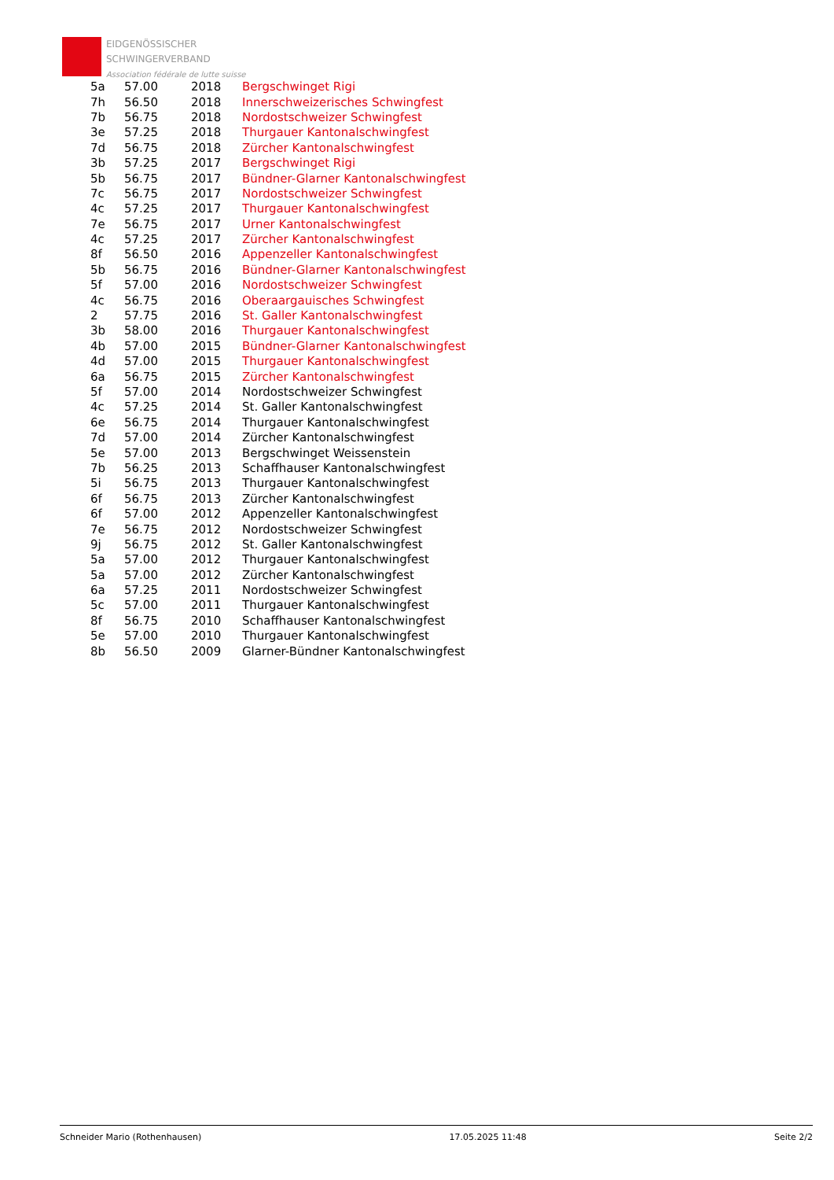EIDGENÖSSISCHER
SCHWINGERVERBAND
Association fédérale de lutte suisse
| 5a | 57.00 | 2018 | Bergschwinget Rigi |
| 7h | 56.50 | 2018 | Innerschweizerisches Schwingfest |
| 7b | 56.75 | 2018 | Nordostschweizer Schwingfest |
| 3e | 57.25 | 2018 | Thurgauer Kantonalschwingfest |
| 7d | 56.75 | 2018 | Zürcher Kantonalschwingfest |
| 3b | 57.25 | 2017 | Bergschwinget Rigi |
| 5b | 56.75 | 2017 | Bündner-Glarner Kantonalschwingfest |
| 7c | 56.75 | 2017 | Nordostschweizer Schwingfest |
| 4c | 57.25 | 2017 | Thurgauer Kantonalschwingfest |
| 7e | 56.75 | 2017 | Urner Kantonalschwingfest |
| 4c | 57.25 | 2017 | Zürcher Kantonalschwingfest |
| 8f | 56.50 | 2016 | Appenzeller Kantonalschwingfest |
| 5b | 56.75 | 2016 | Bündner-Glarner Kantonalschwingfest |
| 5f | 57.00 | 2016 | Nordostschweizer Schwingfest |
| 4c | 56.75 | 2016 | Oberaargauisches Schwingfest |
| 2 | 57.75 | 2016 | St. Galler Kantonalschwingfest |
| 3b | 58.00 | 2016 | Thurgauer Kantonalschwingfest |
| 4b | 57.00 | 2015 | Bündner-Glarner Kantonalschwingfest |
| 4d | 57.00 | 2015 | Thurgauer Kantonalschwingfest |
| 6a | 56.75 | 2015 | Zürcher Kantonalschwingfest |
| 5f | 57.00 | 2014 | Nordostschweizer Schwingfest |
| 4c | 57.25 | 2014 | St. Galler Kantonalschwingfest |
| 6e | 56.75 | 2014 | Thurgauer Kantonalschwingfest |
| 7d | 57.00 | 2014 | Zürcher Kantonalschwingfest |
| 5e | 57.00 | 2013 | Bergschwinget Weissenstein |
| 7b | 56.25 | 2013 | Schaffhauser Kantonalschwingfest |
| 5i | 56.75 | 2013 | Thurgauer Kantonalschwingfest |
| 6f | 56.75 | 2013 | Zürcher Kantonalschwingfest |
| 6f | 57.00 | 2012 | Appenzeller Kantonalschwingfest |
| 7e | 56.75 | 2012 | Nordostschweizer Schwingfest |
| 9j | 56.75 | 2012 | St. Galler Kantonalschwingfest |
| 5a | 57.00 | 2012 | Thurgauer Kantonalschwingfest |
| 5a | 57.00 | 2012 | Zürcher Kantonalschwingfest |
| 6a | 57.25 | 2011 | Nordostschweizer Schwingfest |
| 5c | 57.00 | 2011 | Thurgauer Kantonalschwingfest |
| 8f | 56.75 | 2010 | Schaffhauser Kantonalschwingfest |
| 5e | 57.00 | 2010 | Thurgauer Kantonalschwingfest |
| 8b | 56.50 | 2009 | Glarner-Bündner Kantonalschwingfest |
Schneider Mario (Rothenhausen) 17.05.2025 11:48 Seite 2/2